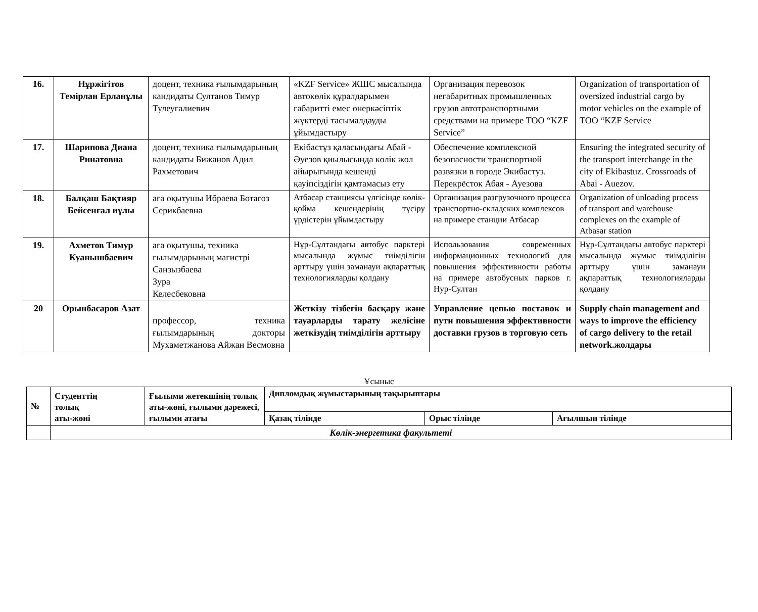| 16. | Нұржігітов Темірлан Ерланұлы | доцент, техника ғылымдарының кандидаты Султанов Тимур Тулеугалиевич | «KZF Service» ЖШС мысалында автокөлік құралдарымен габаритті емес өнеркәсіптік жүктерді тасымалдауды ұйымдастыру | Организация перевозок негабаритных промышленных грузов автотранспортными средствами на примере ТОО “KZF Service” | Organization of transportation of oversized industrial cargo by motor vehicles on the example of TOO “KZF Service |
| 17. | Шарипова Диана Ринатовна | доцент, техника ғылымдарының кандидаты Бижанов Адил Рахметович | Екібастұз қаласындағы Абай - Әуезов қиылысында көлік жол айырығында кешенді қауіпсіздігін қамтамасыз ету | Обеспечение комплексной безопасности транспортной развязки в городе Экибастуз. Перекрёсток Абая - Ауезова | Ensuring the integrated security of the transport interchange in the city of Ekibastuz. Crossroads of Abai - Auezov. |
| 18. | Балқаш Бақтияр Бейсенғал иұлы | аға оқытушы Ибраева Ботагоз Серикбаевна | Атбасар станциясы үлгісінде көлік-қойма кешендерінің түсіру үрдістерін ұйымдастыру | Организация разгрузочного процесса транспортно-складских комплексов на примере станции Атбасар | Organization of unloading process of transport and warehouse complexes on the example of Atbasar station |
| 19. | Ахметов Тимур Куанышбаевич | аға оқытушы, техника ғылымдарының магистрі Санзызбаева Зура Келесбековна | Нұр-Сұлтандағы автобус парктері мысалында жұмыс тиімділігін арттыру үшін заманауи ақпараттық технологияларды қолдану | Использования современных информационных технологий для повышения эффективности работы на примере автобусных парков г. Нур-Султан | Нұр-Сұлтандағы автобус парктері мысалында жұмыс тиімділігін арттыру үшін заманауи ақпараттық технологияларды қолдану |
| 20 | Орынбасаров Азат | профессор, техника ғылымдарының докторы Мухаметжанова Айжан Весмовна | Жеткізу тізбегін басқару және тауарларды тарату желісіне жеткізудің тиімділігін арттыру | Управление цепью поставок и пути повышения эффективности доставки грузов в торговую сеть | Supply chain management and ways to improve the efficiency of cargo delivery to the retail network.жолдары |
Ұсыныс
| № | Студенттің толық аты-жөні | Ғылыми жетекшінің толық аты-жөні, ғылыми дәрежесі, ғылыми атағы | Дипломдық жұмыстарының тақырыптары | | |
| --- | --- | --- | --- | --- | --- |
| | | | Қазақ тілінде | Орыс тілінде | Ағылшын тілінде |
| | Көлік-энергетика факультеті | | | | |